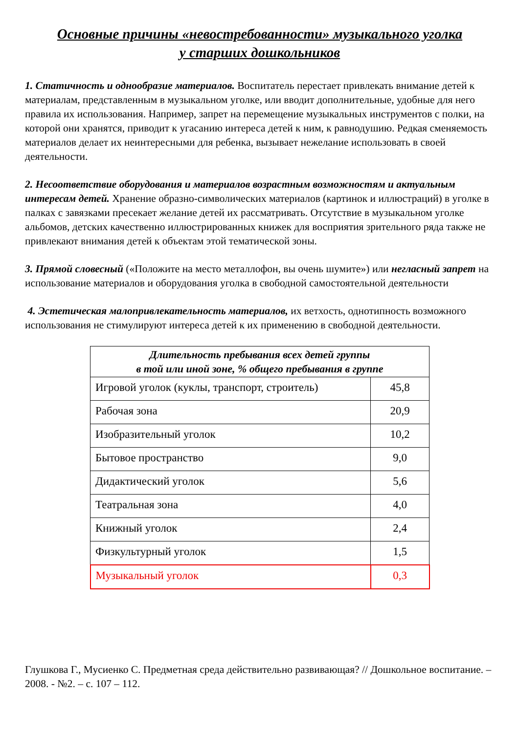Основные причины «невостребованности» музыкального уголка
у старших дошкольников
1. Статичность и однообразие материалов. Воспитатель перестает привлекать внимание детей к материалам, представленным в музыкальном уголке, или вводит дополнительные, удобные для него правила их использования. Например, запрет на перемещение музыкальных инструментов с полки, на которой они хранятся, приводит к угасанию интереса детей к ним, к равнодушию. Редкая сменяемость материалов делает их неинтересными для ребенка, вызывает нежелание использовать в своей деятельности.
2. Несоответствие оборудования и материалов возрастным возможностям и актуальным интересам детей. Хранение образно-символических материалов (картинок и иллюстраций) в уголке в палках с завязками пресекает желание детей их рассматривать. Отсутствие в музыкальном уголке альбомов, детских качественно иллюстрированных книжек для восприятия зрительного ряда также не привлекают внимания детей к объектам этой тематической зоны.
3. Прямой словесный («Положите на место металлофон, вы очень шумите») или негласный запрет на использование материалов и оборудования уголка в свободной самостоятельной деятельности
4. Эстетическая малопривлекательность материалов, их ветхость, однотипность возможного использования не стимулируют интереса детей к их применению в свободной деятельности.
| Длительность пребывания всех детей группы в той или иной зоне, % общего пребывания в группе | |
| --- | --- |
| Игровой уголок (куклы, транспорт, строитель) | 45,8 |
| Рабочая зона | 20,9 |
| Изобразительный уголок | 10,2 |
| Бытовое пространство | 9,0 |
| Дидактический уголок | 5,6 |
| Театральная зона | 4,0 |
| Книжный уголок | 2,4 |
| Физкультурный уголок | 1,5 |
| Музыкальный уголок | 0,3 |
Глушкова Г., Мусиенко С. Предметная среда действительно развивающая? // Дошкольное воспитание. – 2008. - №2. – с. 107 – 112.